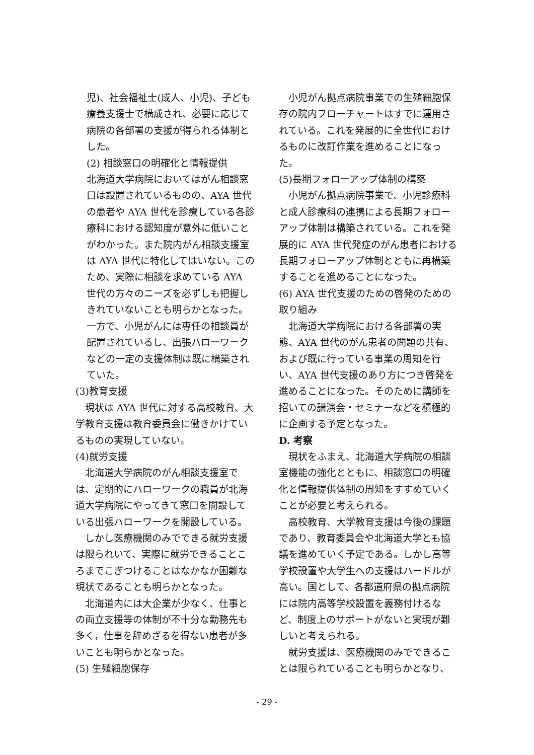児)、社会福祉士(成人、小児)、子ども療養支援士で構成され、必要に応じて病院の各部署の支援が得られる体制とした。
(2) 相談窓口の明確化と情報提供
北海道大学病院においてはがん相談窓口は設置されているものの、AYA 世代の患者や AYA 世代を診療している各診療科における認知度が意外に低いことがわかった。また院内がん相談支援室は AYA 世代に特化してはいない。このため、実際に相談を求めている AYA 世代の方々のニーズを必ずしも把握しきれていないことも明らかとなった。一方で、小児がんには専任の相談員が配置されているし、出張ハローワークなどの一定の支援体制は既に構築されていた。
(3)教育支援
現状は AYA 世代に対する高校教育、大学教育支援は教育委員会に働きかけているものの実現していない。
(4)就労支援
北海道大学病院のがん相談支援室では、定期的にハローワークの職員が北海道大学病院にやってきて窓口を開設している出張ハローワークを開設している。
しかし医療機関のみでできる就労支援は限られいて、実際に就労できることころまでこぎつけることはなかなか困難な現状であることも明らかとなった。
北海道内には大企業が少なく、仕事との両立支援等の体制が不十分な勤務先も多く，仕事を辞めざるを得ない患者が多いことも明らかとなった。
(5) 生殖細胞保存
小児がん拠点病院事業での生殖細胞保存の院内フローチャートはすでに運用されている。これを発展的に全世代におけるものに改訂作業を進めることになった。
(5)長期フォローアップ体制の構築
小児がん拠点病院事業で、小児診療科と成人診療科の連携による長期フォローアップ体制は構築されている。これを発展的に AYA 世代発症のがん患者における長期フォローアップ体制とともに再構築することを進めることになった。
(6) AYA 世代支援のための啓発のための取り組み
北海道大学病院における各部署の実態、AYA 世代のがん患者の問題の共有、および既に行っている事業の周知を行い、AYA 世代支援のあり方につき啓発を進めることになった。そのために講師を招いての講演会・セミナーなどを積極的に企画する予定となった。
D. 考察
現状をふまえ、北海道大学病院の相談室機能の強化とともに、相談窓口の明確化と情報提供体制の周知をすすめていくことが必要と考えられる。
高校教育、大学教育支援は今後の課題であり、教育委員会や北海道大学とも協議を進めていく予定である。しかし高等学校設置や大学生への支援はハードルが高い。国として、各都道府県の拠点病院には院内高等学校設置を義務付けるなど、制度上のサポートがないと実現が難しいと考えられる。
就労支援は、医療機関のみでできることは限られていることも明らかとなり、
- 29 -